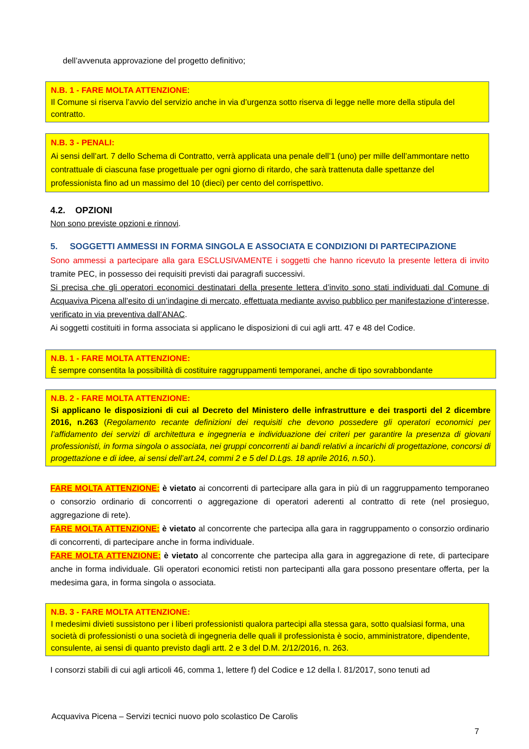dell’avvenuta approvazione del progetto definitivo;
N.B. 1 - FARE MOLTA ATTENZIONE:
Il Comune si riserva l’avvio del servizio anche in via d’urgenza sotto riserva di legge nelle more della stipula del contratto.
N.B. 3 - PENALI:
Ai sensi dell’art. 7 dello Schema di Contratto, verrà applicata una penale dell’1 (uno) per mille dell’ammontare netto contrattuale di ciascuna fase progettuale per ogni giorno di ritardo, che sarà trattenuta dalle spettanze del professionista fino ad un massimo del 10 (dieci) per cento del corrispettivo.
4.2. OPZIONI
Non sono previste opzioni e rinnovi.
5. SOGGETTI AMMESSI IN FORMA SINGOLA E ASSOCIATA E CONDIZIONI DI PARTECIPAZIONE
Sono ammessi a partecipare alla gara ESCLUSIVAMENTE i soggetti che hanno ricevuto la presente lettera di invito tramite PEC, in possesso dei requisiti previsti dai paragrafi successivi.
Si precisa che gli operatori economici destinatari della presente lettera d’invito sono stati individuati dal Comune di Acquaviva Picena all’esito di un’indagine di mercato, effettuata mediante avviso pubblico per manifestazione d’interesse, verificato in via preventiva dall’ANAC.
Ai soggetti costituiti in forma associata si applicano le disposizioni di cui agli artt. 47 e 48 del Codice.
N.B. 1 - FARE MOLTA ATTENZIONE:
È sempre consentita la possibilità di costituire raggruppamenti temporanei, anche di tipo sovrabbondante
N.B. 2 - FARE MOLTA ATTENZIONE:
Si applicano le disposizioni di cui al Decreto del Ministero delle infrastrutture e dei trasporti del 2 dicembre 2016, n.263 (Regolamento recante definizioni dei requisiti che devono possedere gli operatori economici per l’affidamento dei servizi di architettura e ingegneria e individuazione dei criteri per garantire la presenza di giovani professionisti, in forma singola o associata, nei gruppi concorrenti ai bandi relativi a incarichi di progettazione, concorsi di progettazione e di idee, ai sensi dell’art.24, commi 2 e 5 del D.Lgs. 18 aprile 2016, n.50.).
FARE MOLTA ATTENZIONE: è vietato ai concorrenti di partecipare alla gara in più di un raggruppamento temporaneo o consorzio ordinario di concorrenti o aggregazione di operatori aderenti al contratto di rete (nel prosieguo, aggregazione di rete).
FARE MOLTA ATTENZIONE: è vietato al concorrente che partecipa alla gara in raggruppamento o consorzio ordinario di concorrenti, di partecipare anche in forma individuale.
FARE MOLTA ATTENZIONE: è vietato al concorrente che partecipa alla gara in aggregazione di rete, di partecipare anche in forma individuale. Gli operatori economici retisti non partecipanti alla gara possono presentare offerta, per la medesima gara, in forma singola o associata.
N.B. 3 - FARE MOLTA ATTENZIONE:
I medesimi divieti sussistono per i liberi professionisti qualora partecipi alla stessa gara, sotto qualsiasi forma, una società di professionisti o una società di ingegneria delle quali il professionista è socio, amministratore, dipendente, consulente, ai sensi di quanto previsto dagli artt. 2 e 3 del D.M. 2/12/2016, n. 263.
I consorzi stabili di cui agli articoli 46, comma 1, lettere f) del Codice e 12 della l. 81/2017, sono tenuti ad
Acquaviva Picena – Servizi tecnici nuovo polo scolastico De Carolis
7